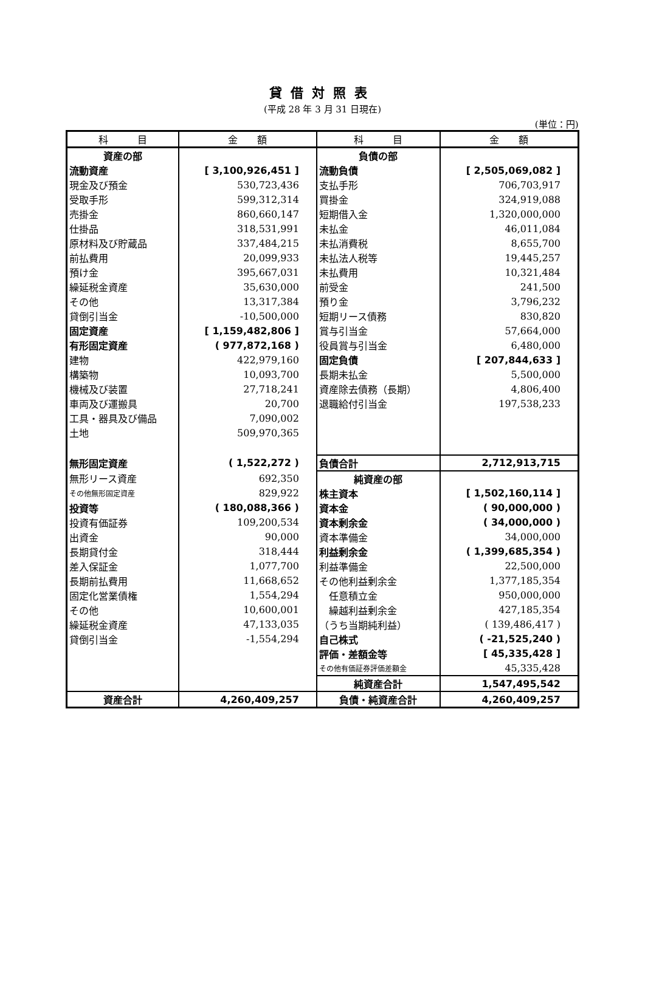貸借対照表
(平成 28 年 3 月 31 日現在)
(単位：円)
| 科 目 | 金 額 | 科 目 | 金 額 |
| --- | --- | --- | --- |
| 資産の部 | | 負債の部 | |
| 流動資産 | [ 3,100,926,451 ] | 流動負債 | [ 2,505,069,082 ] |
| 現金及び預金 | 530,723,436 | 支払手形 | 706,703,917 |
| 受取手形 | 599,312,314 | 買掛金 | 324,919,088 |
| 売掛金 | 860,660,147 | 短期借入金 | 1,320,000,000 |
| 仕掛品 | 318,531,991 | 未払金 | 46,011,084 |
| 原材料及び貯蔵品 | 337,484,215 | 未払消費税 | 8,655,700 |
| 前払費用 | 20,099,933 | 未払法人税等 | 19,445,257 |
| 預け金 | 395,667,031 | 未払費用 | 10,321,484 |
| 繰延税金資産 | 35,630,000 | 前受金 | 241,500 |
| その他 | 13,317,384 | 預り金 | 3,796,232 |
| 貸倒引当金 | -10,500,000 | 短期リース債務 | 830,820 |
| 固定資産 | [ 1,159,482,806 ] | 賞与引当金 | 57,664,000 |
| 有形固定資産 | ( 977,872,168 ) | 役員賞与引当金 | 6,480,000 |
| 建物 | 422,979,160 | 固定負債 | [ 207,844,633 ] |
| 構築物 | 10,093,700 | 長期未払金 | 5,500,000 |
| 機械及び装置 | 27,718,241 | 資産除去債務（長期） | 4,806,400 |
| 車両及び運搬具 | 20,700 | 退職給付引当金 | 197,538,233 |
| 工具・器具及び備品 | 7,090,002 | | |
| 土地 | 509,970,365 | | |
| 無形固定資産 | ( 1,522,272 ) | 負債合計 | 2,712,913,715 |
| 無形リース資産 | 692,350 | 純資産の部 | |
| その他無形固定資産 | 829,922 | 株主資本 | [ 1,502,160,114 ] |
| 投資等 | ( 180,088,366 ) | 資本金 | ( 90,000,000 ) |
| 投資有価証券 | 109,200,534 | 資本剰余金 | ( 34,000,000 ) |
| 出資金 | 90,000 | 資本準備金 | 34,000,000 |
| 長期貸付金 | 318,444 | 利益剰余金 | ( 1,399,685,354 ) |
| 差入保証金 | 1,077,700 | 利益準備金 | 22,500,000 |
| 長期前払費用 | 11,668,652 | その他利益剰余金 | 1,377,185,354 |
| 固定化営業債権 | 1,554,294 | 任意積立金 | 950,000,000 |
| その他 | 10,600,001 | 繰越利益剰余金 | 427,185,354 |
| 繰延税金資産 | 47,133,035 | （うち当期純利益） | ( 139,486,417 ) |
| 貸倒引当金 | -1,554,294 | 自己株式 | ( -21,525,240 ) |
| | | 評価・差額金等 | [ 45,335,428 ] |
| | | その他有価証券評価差額金 | 45,335,428 |
| | | 純資産合計 | 1,547,495,542 |
| 資産合計 | 4,260,409,257 | 負債・純資産合計 | 4,260,409,257 |